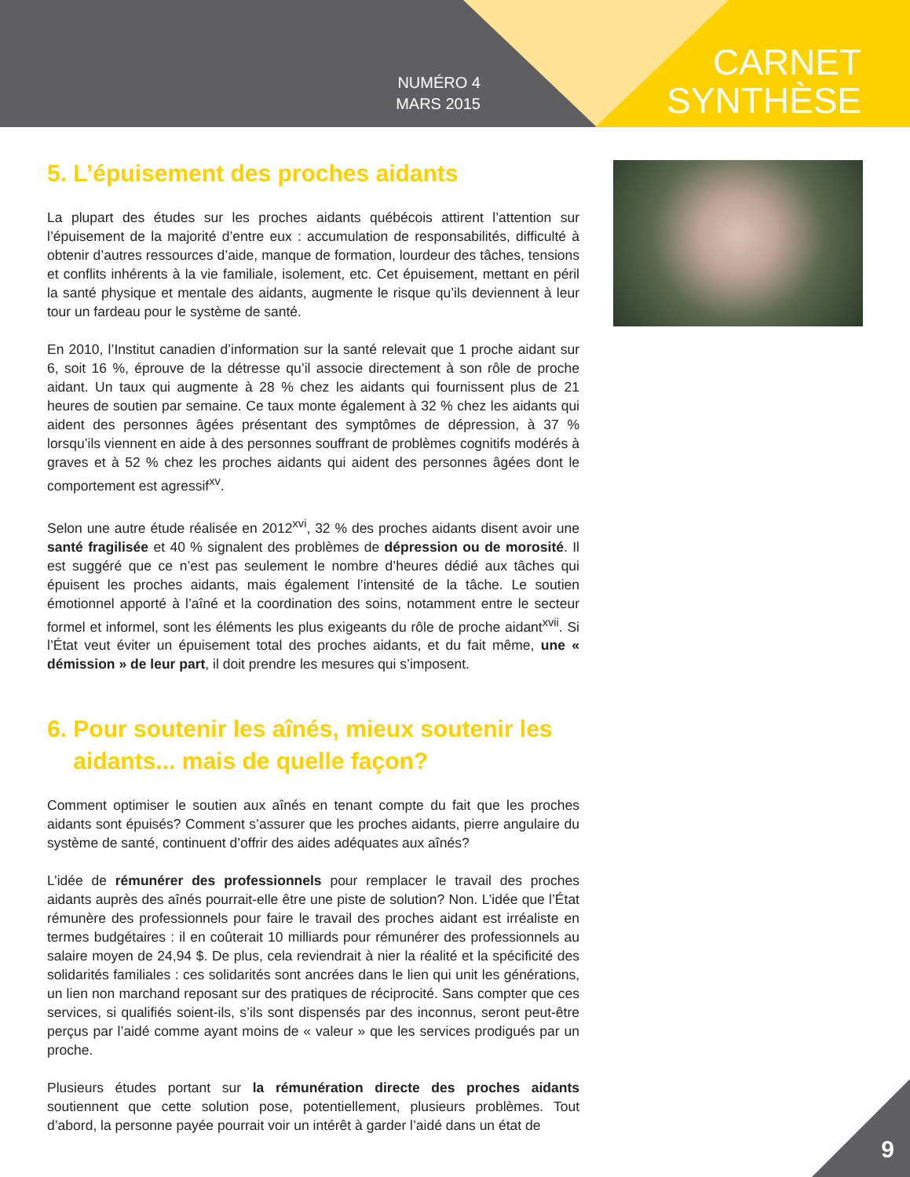NUMÉRO 4
MARS 2015
CARNET
SYNTHÈSE
5. L’épuisement des proches aidants
La plupart des études sur les proches aidants québécois attirent l’attention sur l’épuisement de la majorité d’entre eux : accumulation de responsabilités, difficulté à obtenir d’autres ressources d’aide, manque de formation, lourdeur des tâches, tensions et conflits inhérents à la vie familiale, isolement, etc. Cet épuisement, mettant en péril la santé physique et mentale des aidants, augmente le risque qu’ils deviennent à leur tour un fardeau pour le système de santé.
En 2010, l’Institut canadien d’information sur la santé relevait que 1 proche aidant sur 6, soit 16 %, éprouve de la détresse qu’il associe directement à son rôle de proche aidant. Un taux qui augmente à 28 % chez les aidants qui fournissent plus de 21 heures de soutien par semaine. Ce taux monte également à 32 % chez les aidants qui aident des personnes âgées présentant des symptômes de dépression, à 37 % lorsqu’ils viennent en aide à des personnes souffrant de problèmes cognitifs modérés à graves et à 52 % chez les proches aidants qui aident des personnes âgées dont le comportement est agressif<sup>xv</sup>.
Selon une autre étude réalisée en 2012<sup>xvi</sup>, 32 % des proches aidants disent avoir une santé fragilisée et 40 % signalent des problèmes de dépression ou de morosité. Il est suggéré que ce n’est pas seulement le nombre d’heures dédié aux tâches qui épuisent les proches aidants, mais également l’intensité de la tâche. Le soutien émotionnel apporté à l’aîné et la coordination des soins, notamment entre le secteur formel et informel, sont les éléments les plus exigeants du rôle de proche aidant<sup>xvii</sup>. Si l’État veut éviter un épuisement total des proches aidants, et du fait même, une « démission » de leur part, il doit prendre les mesures qui s’imposent.
6. Pour soutenir les aînés, mieux soutenir les
aidants... mais de quelle façon?
Comment optimiser le soutien aux aînés en tenant compte du fait que les proches aidants sont épuisés? Comment s’assurer que les proches aidants, pierre angulaire du système de santé, continuent d’offrir des aides adéquates aux aînés?
L’idée de rémunérer des professionnels pour remplacer le travail des proches aidants auprès des aînés pourrait-elle être une piste de solution? Non. L’idée que l’État rémunère des professionnels pour faire le travail des proches aidant est irréaliste en termes budgétaires : il en coûterait 10 milliards pour rémunérer des professionnels au salaire moyen de 24,94 $. De plus, cela reviendrait à nier la réalité et la spécificité des solidarités familiales : ces solidarités sont ancrées dans le lien qui unit les générations, un lien non marchand reposant sur des pratiques de réciprocité. Sans compter que ces services, si qualifiés soient-ils, s’ils sont dispensés par des inconnus, seront peut-être perçus par l’aidé comme ayant moins de « valeur » que les services prodigués par un proche.
Plusieurs études portant sur la rémunération directe des proches aidants soutiennent que cette solution pose, potentiellement, plusieurs problèmes. Tout d’abord, la personne payée pourrait voir un intérêt à garder l’aidé dans un état de
9